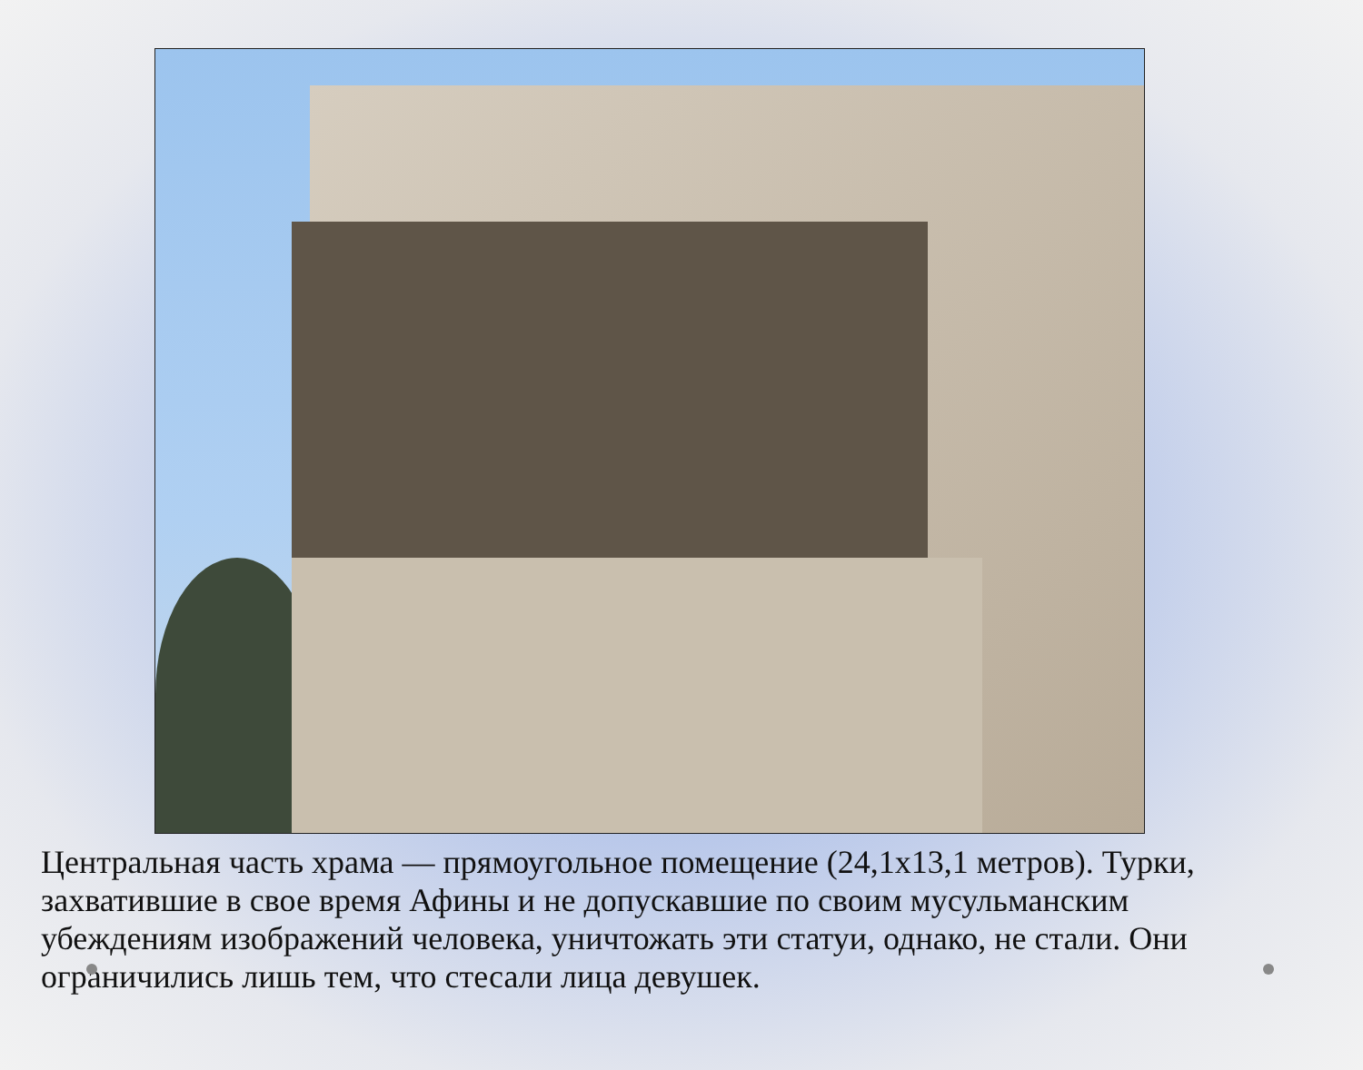Центральная часть храма — прямоугольное помещение (24,1х13,1 метров). Турки, захватившие в свое время Афины и не допускавшие по своим мусульманским убеждениям изображений человека, уничтожать эти статуи, однако, не стали. Они ограничились лишь тем, что стесали лица девушек.